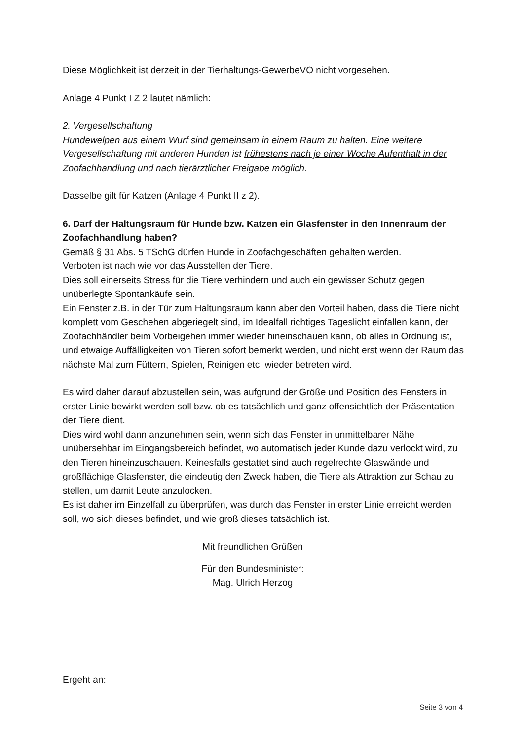Diese Möglichkeit ist derzeit in der Tierhaltungs-GewerbeVO nicht vorgesehen.
Anlage 4 Punkt I Z 2 lautet nämlich:
2. Vergesellschaftung
Hundewelpen aus einem Wurf sind gemeinsam in einem Raum zu halten. Eine weitere Vergesellschaftung mit anderen Hunden ist frühestens nach je einer Woche Aufenthalt in der Zoofachhandlung und nach tierärztlicher Freigabe möglich.
Dasselbe gilt für Katzen (Anlage 4 Punkt II z 2).
6. Darf der Haltungsraum für Hunde bzw. Katzen ein Glasfenster in den Innenraum der Zoofachhandlung haben?
Gemäß § 31 Abs. 5 TSchG dürfen Hunde in Zoofachgeschäften gehalten werden.
Verboten ist nach wie vor das Ausstellen der Tiere.
Dies soll einerseits Stress für die Tiere verhindern und auch ein gewisser Schutz gegen unüberlegte Spontankäufe sein.
Ein Fenster z.B. in der Tür zum Haltungsraum kann aber den Vorteil haben, dass die Tiere nicht komplett vom Geschehen abgeriegelt sind, im Idealfall richtiges Tageslicht einfallen kann, der Zoofachhändler beim Vorbeigehen immer wieder hineinschauen kann, ob alles in Ordnung ist, und etwaige Auffälligkeiten von Tieren sofort bemerkt werden, und nicht erst wenn der Raum das nächste Mal zum Füttern, Spielen, Reinigen etc. wieder betreten wird.
Es wird daher darauf abzustellen sein, was aufgrund der Größe und Position des Fensters in erster Linie bewirkt werden soll bzw. ob es tatsächlich und ganz offensichtlich der Präsentation der Tiere dient.
Dies wird wohl dann anzunehmen sein, wenn sich das Fenster in unmittelbarer Nähe unübersehbar im Eingangsbereich befindet, wo automatisch jeder Kunde dazu verlockt wird, zu den Tieren hineinzuschauen. Keinesfalls gestattet sind auch regelrechte Glaswände und großflächige Glasfenster, die eindeutig den Zweck haben, die Tiere als Attraktion zur Schau zu stellen, um damit Leute anzulocken.
Es ist daher im Einzelfall zu überprüfen, was durch das Fenster in erster Linie erreicht werden soll, wo sich dieses befindet, und wie groß dieses tatsächlich ist.
Mit freundlichen Grüßen
Für den Bundesminister:
Mag. Ulrich Herzog
Ergeht an:
Seite 3 von 4